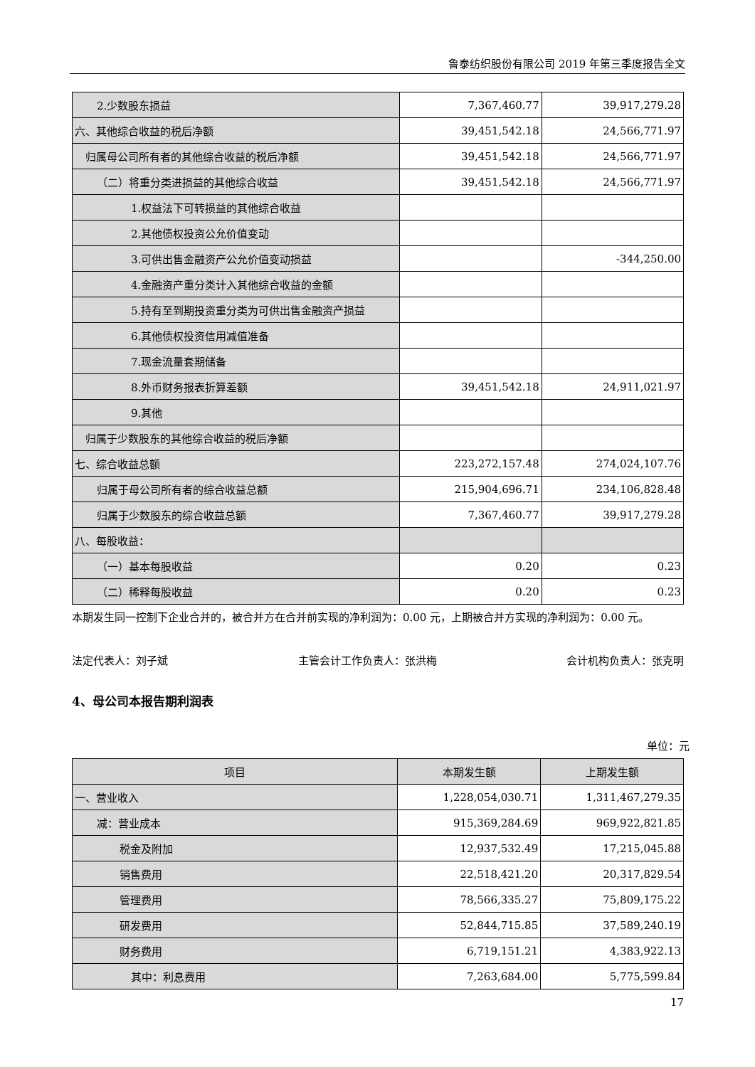鲁泰纺织股份有限公司 2019 年第三季度报告全文
| 2.少数股东损益 | 7,367,460.77 | 39,917,279.28 |
| 六、其他综合收益的税后净额 | 39,451,542.18 | 24,566,771.97 |
| 归属母公司所有者的其他综合收益的税后净额 | 39,451,542.18 | 24,566,771.97 |
| （二）将重分类进损益的其他综合收益 | 39,451,542.18 | 24,566,771.97 |
| 1.权益法下可转损益的其他综合收益 | | |
| 2.其他债权投资公允价值变动 | | |
| 3.可供出售金融资产公允价值变动损益 | | -344,250.00 |
| 4.金融资产重分类计入其他综合收益的金额 | | |
| 5.持有至到期投资重分类为可供出售金融资产损益 | | |
| 6.其他债权投资信用减值准备 | | |
| 7.现金流量套期储备 | | |
| 8.外币财务报表折算差额 | 39,451,542.18 | 24,911,021.97 |
| 9.其他 | | |
| 归属于少数股东的其他综合收益的税后净额 | | |
| 七、综合收益总额 | 223,272,157.48 | 274,024,107.76 |
| 归属于母公司所有者的综合收益总额 | 215,904,696.71 | 234,106,828.48 |
| 归属于少数股东的综合收益总额 | 7,367,460.77 | 39,917,279.28 |
| 八、每股收益： | | |
| （一）基本每股收益 | 0.20 | 0.23 |
| （二）稀释每股收益 | 0.20 | 0.23 |
本期发生同一控制下企业合并的，被合并方在合并前实现的净利润为：0.00 元，上期被合并方实现的净利润为：0.00 元。
法定代表人：刘子斌 主管会计工作负责人：张洪梅 会计机构负责人：张克明
4、母公司本报告期利润表
单位：元
| 项目 | 本期发生额 | 上期发生额 |
| --- | --- | --- |
| 一、营业收入 | 1,228,054,030.71 | 1,311,467,279.35 |
| 减：营业成本 | 915,369,284.69 | 969,922,821.85 |
| 税金及附加 | 12,937,532.49 | 17,215,045.88 |
| 销售费用 | 22,518,421.20 | 20,317,829.54 |
| 管理费用 | 78,566,335.27 | 75,809,175.22 |
| 研发费用 | 52,844,715.85 | 37,589,240.19 |
| 财务费用 | 6,719,151.21 | 4,383,922.13 |
| 其中：利息费用 | 7,263,684.00 | 5,775,599.84 |
17